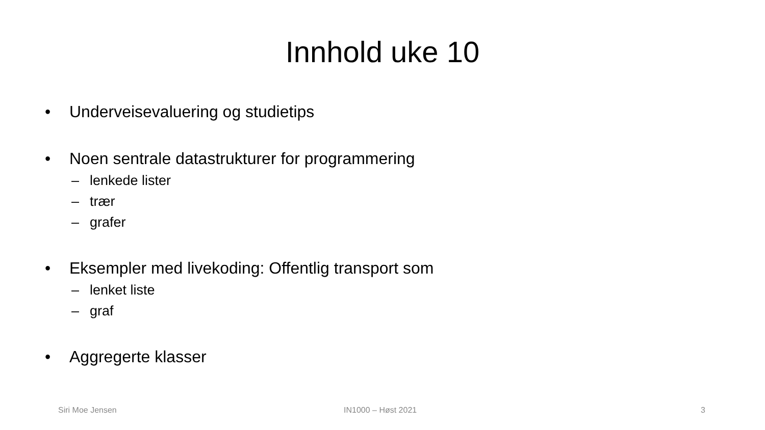Innhold uke 10
• Underveisevaluering og studietips
• Noen sentrale datastrukturer for programmering
– lenkede lister
– trær
– grafer
• Eksempler med livekoding: Offentlig transport som
– lenket liste
– graf
• Aggregerte klasser
Siri Moe Jensen IN1000 – Høst 2021 3